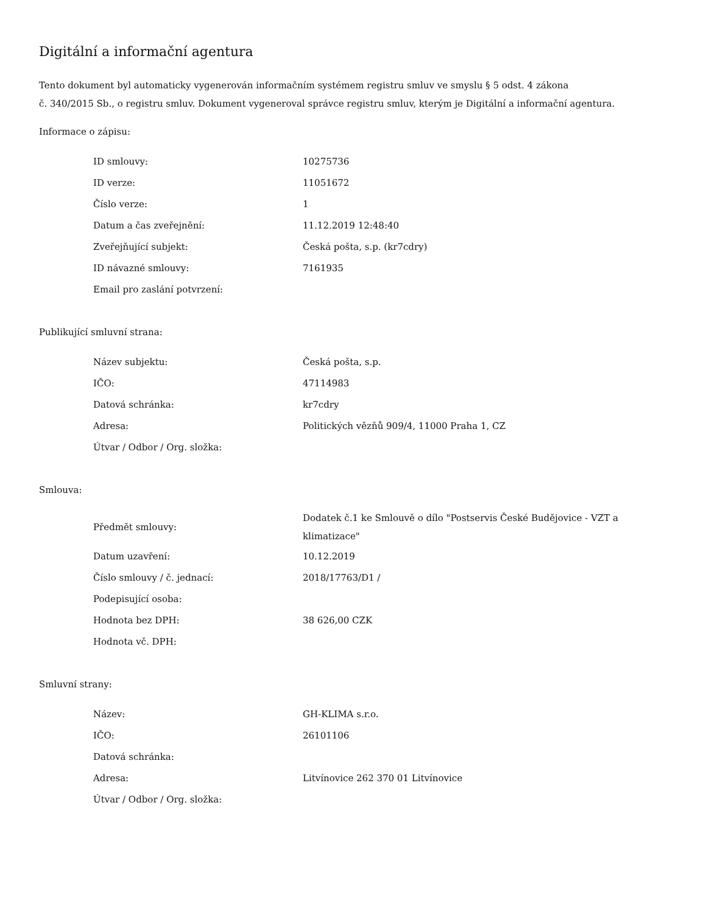Digitální a informační agentura
Tento dokument byl automaticky vygenerován informačním systémem registru smluv ve smyslu § 5 odst. 4 zákona
č. 340/2015 Sb., o registru smluv. Dokument vygeneroval správce registru smluv, kterým je Digitální a informační agentura.
Informace o zápisu:
| ID smlouvy: | 10275736 |
| ID verze: | 11051672 |
| Číslo verze: | 1 |
| Datum a čas zveřejnění: | 11.12.2019 12:48:40 |
| Zveřejňující subjekt: | Česká pošta, s.p. (kr7cdry) |
| ID návazné smlouvy: | 7161935 |
| Email pro zaslání potvrzení: | |
Publikující smluvní strana:
| Název subjektu: | Česká pošta, s.p. |
| IČO: | 47114983 |
| Datová schránka: | kr7cdry |
| Adresa: | Politických vězňů 909/4, 11000 Praha 1, CZ |
| Útvar / Odbor / Org. složka: | |
Smlouva:
| Předmět smlouvy: | Dodatek č.1 ke Smlouvě o dílo "Postservis České Budějovice - VZT a klimatizace" |
| Datum uzavření: | 10.12.2019 |
| Číslo smlouvy / č. jednací: | 2018/17763/D1 / |
| Podepisující osoba: | |
| Hodnota bez DPH: | 38 626,00 CZK |
| Hodnota vč. DPH: | |
Smluvní strany:
| Název: | GH-KLIMA s.r.o. |
| IČO: | 26101106 |
| Datová schránka: | |
| Adresa: | Litvínovice 262 370 01 Litvínovice |
| Útvar / Odbor / Org. složka: | |